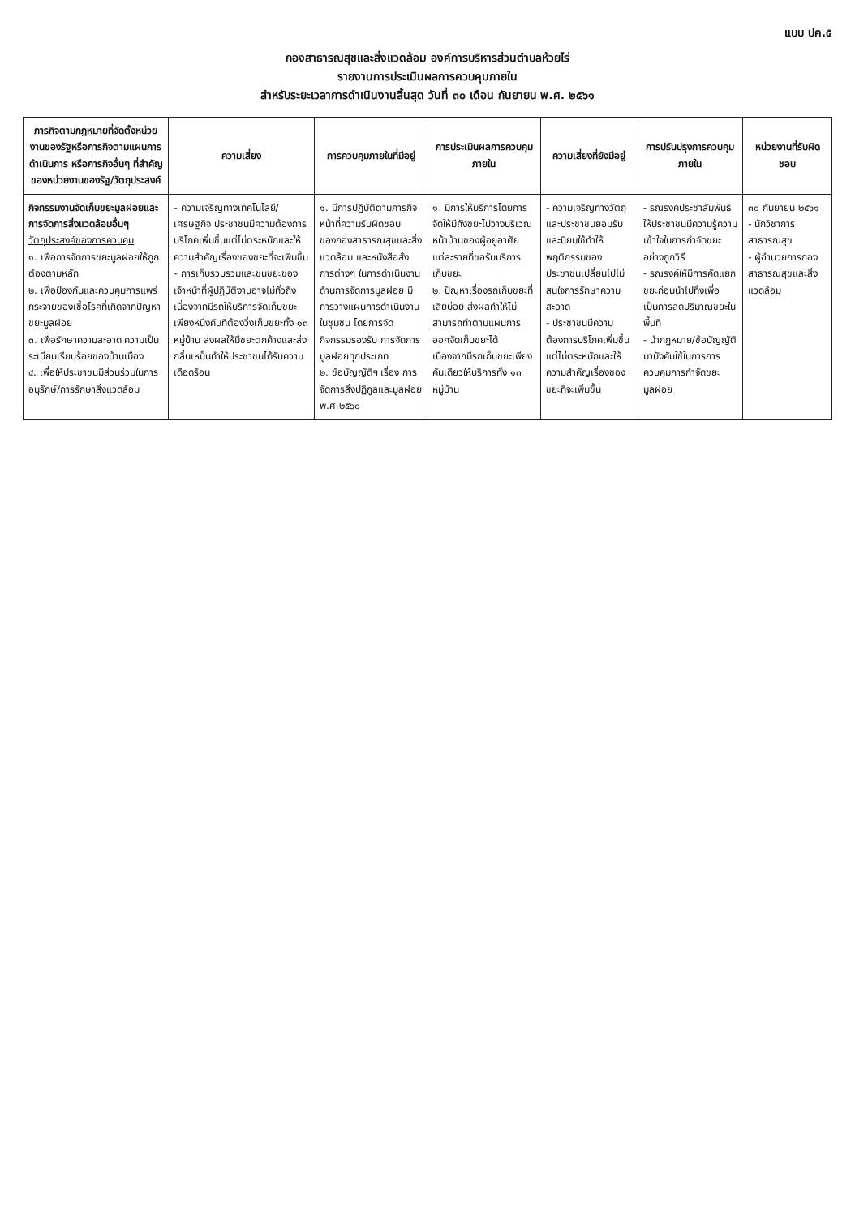แบบ ปค.๕
กองสาธารณสุขและสิ่งแวดล้อม องค์การบริหารส่วนตำบลห้วยไร่
รายงานการประเมินผลการควบคุมภายใน
สำหรับระยะเวลาการดำเนินงานสิ้นสุด วันที่ ๓๐ เดือน กันยายน พ.ศ. ๒๕๖๑
| ภารกิจตามกฎหมายที่จัดตั้งหน่วยงานของรัฐหรือภารกิจตามแผนการดำเนินการ หรือภารกิจอื่นๆ ที่สำคัญของหน่วยงานของรัฐ/วัตถุประสงค์ | ความเสี่ยง | การควบคุมภายในที่มีอยู่ | การประเมินผลการควบคุมภายใน | ความเสี่ยงที่ยังมีอยู่ | การปรับปรุงการควบคุมภายใน | หน่วยงานที่รับผิดชอบ |
| --- | --- | --- | --- | --- | --- | --- |
| กิจกรรมงานจัดเก็บขยะมูลฝอยและการจัดการสิ่งแวดล้อมอื่นๆ วัตถุประสงค์ของการควบคุม ๑. เพื่อการจัดการขยะมูลฝอยให้ถูกต้องตามหลัก ๒. เพื่อป้องกันและควบคุมการแพร่กระจายของเชื้อโรคที่เกิดจากปัญหาขยะมูลฝอย ๓. เพื่อรักษาความสะอาด ความเป็นระเบียบเรียบร้อยของบ้านเมือง ๔. เพื่อให้ประชาชนมีส่วนร่วมในการอนุรักษ์/การรักษาสิ่งแวดล้อม | - ความเจริญทางเทคโนโลยี/เศรษฐกิจ ประชาชนมีความต้องการบริโภคเพิ่มขึ้นแต่ไม่ตระหนักและให้ความสำคัญเรื่องของขยะที่จะเพิ่มขึ้น - การเก็บรวบรวมและขนขยะของเจ้าหน้าที่ผู้ปฏิบัติงานอาจไม่ทั่วถึงเนื่องจากมีรถให้บริการจัดเก็บขยะเพียงหนึ่งคันที่ต้องวิ่งเก็บขยะทั้ง ๑๓ หมู่บ้าน ส่งผลให้มีขยะตกค้างและส่งกลิ่นเหม็นทำให้ประชาชนได้รับความเดือดร้อน | ๑. มีการปฏิบัติตามภารกิจหน้าที่ความรับผิดชอบของกองสาธารณสุขและสิ่งแวดล้อม และหนังสือสั่งการต่างๆ ในการดำเนินงานด้านการจัดการมูลฝอย มีการวางแผนการดำเนินงานในชุมชน โดยการจัดกิจกรรมรองรับ การจัดการมูลฝอยทุกประเภท ๒. ข้อบัญญัติฯ เรื่อง การจัดการสิ่งปฏิกูลและมูลฝอย พ.ศ.๒๕๖๐ | ๑. มีการให้บริการโดยการจัดให้มีถังขยะไปวางบริเวณหน้าบ้านของผู้อยู่อาศัยแต่ละรายที่ขอรับบริการเก็บขยะ ๒. ปัญหาเรื่องรถเก็บขยะที่เสียบ่อย ส่งผลทำให้ไม่สามารถทำตามแผนการออกจัดเก็บขยะได้ เนื่องจากมีรถเก็บขยะเพียงคันเดียวให้บริการทั้ง ๑๓ หมู่บ้าน | - ความเจริญทางวัตถุและประชาชนยอมรับและนิยมใช้ทำให้พฤติกรรมของประชาชนเปลี่ยนไปไม่สนใจการรักษาความสะอาด - ประชาชนมีความต้องการบริโภคเพิ่มขึ้นแต่ไม่ตระหนักและให้ความสำคัญเรื่องของขยะที่จะเพิ่มขึ้น | - รณรงค์ประชาสัมพันธ์ให้ประชาชนมีความรู้ความเข้าใจในการกำจัดขยะอย่างถูกวิธี - รณรงค์ให้มีการคัดแยกขยะก่อนนำไปทิ้งเพื่อเป็นการลดปริมาณขยะในพื้นที่ - นำกฎหมาย/ข้อบัญญัติมาบังคับใช้ในการการควบคุมการกำจัดขยะมูลฝอย | ๓๐ กันยายน ๒๕๖๑ - นักวิชาการสาธารณสุข - ผู้อำนวยการกองสาธารณสุขและสิ่งแวดล้อม |